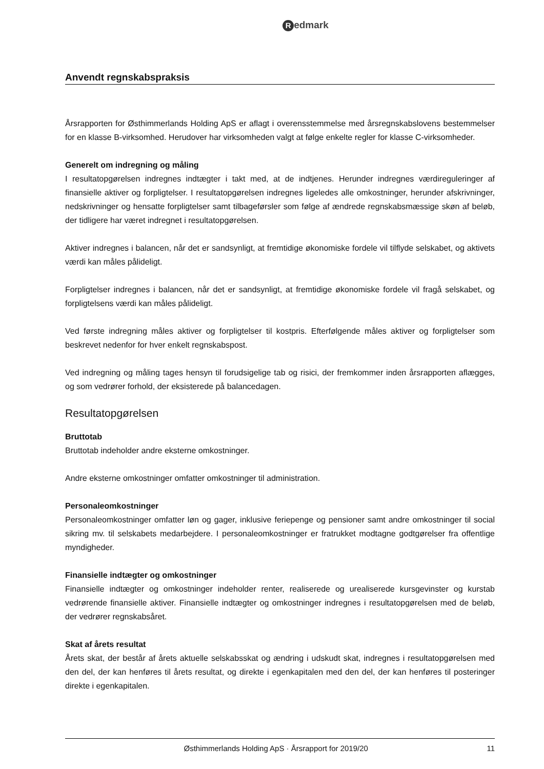Redmark
Anvendt regnskabspraksis
Årsrapporten for Østhimmerlands Holding ApS er aflagt i overensstemmelse med årsregnskabslovens bestemmelser for en klasse B-virksomhed. Herudover har virksomheden valgt at følge enkelte regler for klasse C-virksomheder.
Generelt om indregning og måling
I resultatopgørelsen indregnes indtægter i takt med, at de indtjenes. Herunder indregnes værdireguleringer af finansielle aktiver og forpligtelser. I resultatopgørelsen indregnes ligeledes alle omkostninger, herunder afskrivninger, nedskrivninger og hensatte forpligtelser samt tilbageførsler som følge af ændrede regnskabsmæssige skøn af beløb, der tidligere har været indregnet i resultatopgørelsen.
Aktiver indregnes i balancen, når det er sandsynligt, at fremtidige økonomiske fordele vil tilflyde selskabet, og aktivets værdi kan måles pålideligt.
Forpligtelser indregnes i balancen, når det er sandsynligt, at fremtidige økonomiske fordele vil fragå selskabet, og forpligtelsens værdi kan måles pålideligt.
Ved første indregning måles aktiver og forpligtelser til kostpris. Efterfølgende måles aktiver og forpligtelser som beskrevet nedenfor for hver enkelt regnskabspost.
Ved indregning og måling tages hensyn til forudsigelige tab og risici, der fremkommer inden årsrapporten aflægges, og som vedrører forhold, der eksisterede på balancedagen.
Resultatopgørelsen
Bruttotab
Bruttotab indeholder andre eksterne omkostninger.
Andre eksterne omkostninger omfatter omkostninger til administration.
Personaleomkostninger
Personaleomkostninger omfatter løn og gager, inklusive feriepenge og pensioner samt andre omkostninger til social sikring mv. til selskabets medarbejdere. I personaleomkostninger er fratrukket modtagne godtgørelser fra offentlige myndigheder.
Finansielle indtægter og omkostninger
Finansielle indtægter og omkostninger indeholder renter, realiserede og urealiserede kursgevinster og kurstab vedrørende finansielle aktiver. Finansielle indtægter og omkostninger indregnes i resultatopgørelsen med de beløb, der vedrører regnskabsåret.
Skat af årets resultat
Årets skat, der består af årets aktuelle selskabsskat og ændring i udskudt skat, indregnes i resultatopgørelsen med den del, der kan henføres til årets resultat, og direkte i egenkapitalen med den del, der kan henføres til posteringer direkte i egenkapitalen.
Østhimmerlands Holding ApS · Årsrapport for 2019/20
11